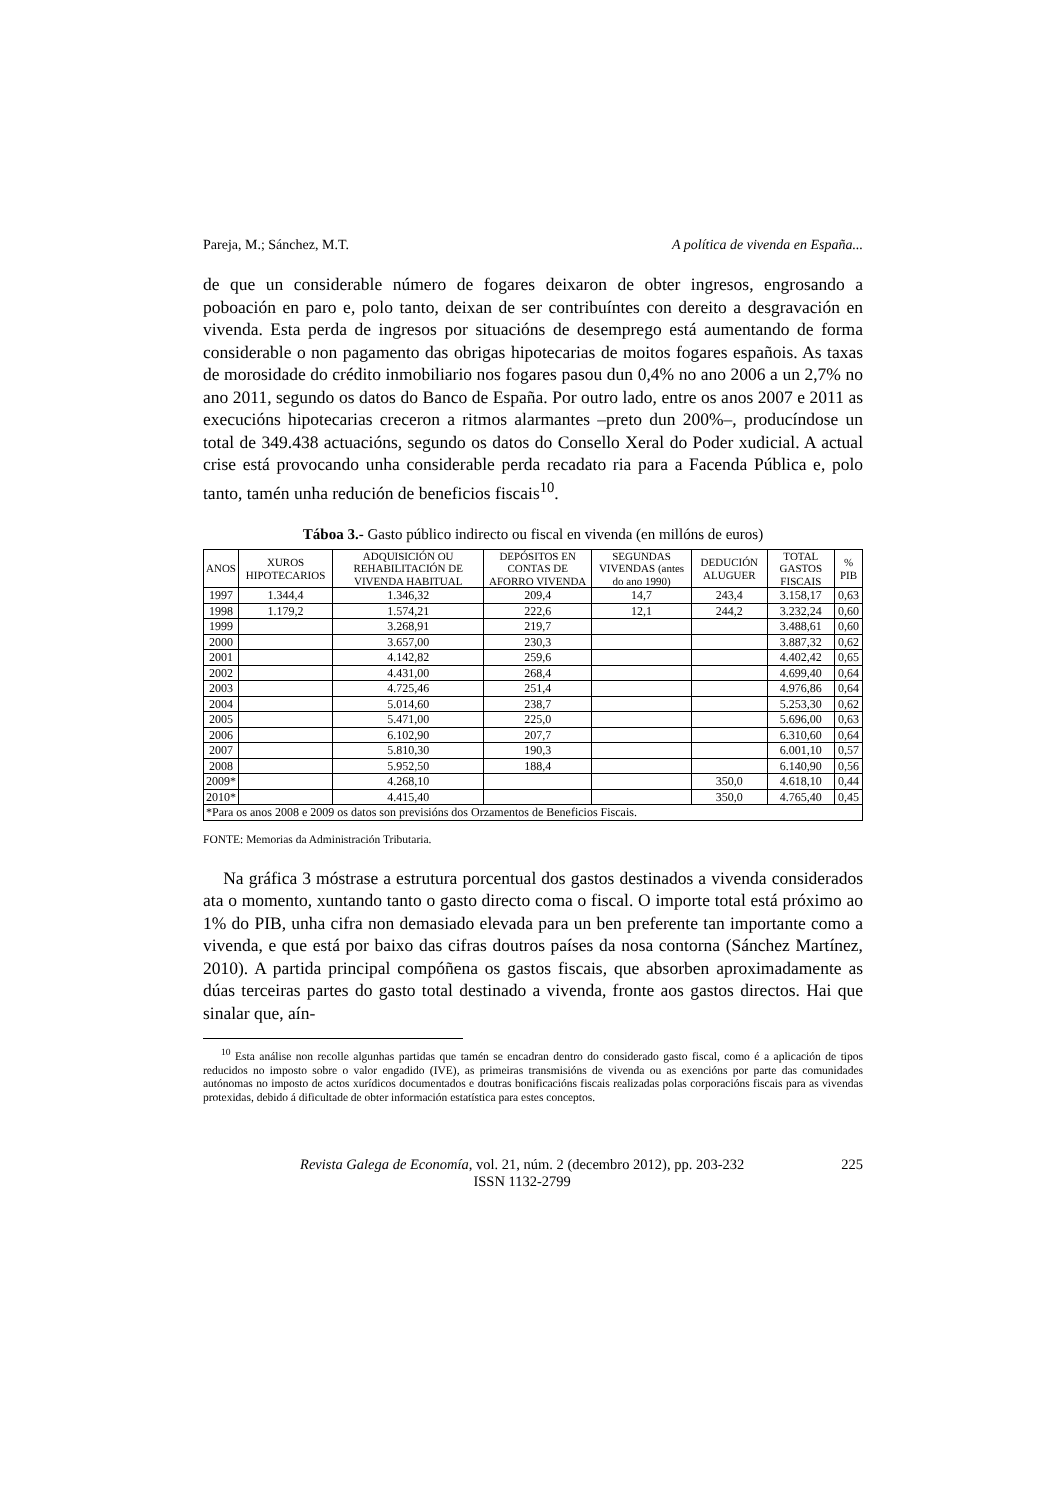Pareja, M.; Sánchez, M.T. A política de vivenda en España...
de que un considerable número de fogares deixaron de obter ingresos, engrosando a poboación en paro e, polo tanto, deixan de ser contribuíntes con dereito a desgravación en vivenda. Esta perda de ingresos por situacións de desemprego está aumentando de forma considerable o non pagamento das obrigas hipotecarias de moitos fogares españois. As taxas de morosidade do crédito inmobiliario nos fogares pasou dun 0,4% no ano 2006 a un 2,7% no ano 2011, segundo os datos do Banco de España. Por outro lado, entre os anos 2007 e 2011 as execucións hipotecarias creceron a ritmos alarmantes –preto dun 200%–, producíndose un total de 349.438 actuacións, segundo os datos do Consello Xeral do Poder xudicial. A actual crise está provocando unha considerable perda recadato ria para a Facenda Pública e, polo tanto, tamén unha redución de beneficios fiscais<sup>10</sup>.
Táboa 3.- Gasto público indirecto ou fiscal en vivenda (en millóns de euros)
| ANOS | XUROS HIPOTECARIOS | ADQUISICIÓN OU REHABILITACIÓN DE VIVENDA HABITUAL | DEPÓSITOS EN CONTAS DE AFORRO VIVENDA | SEGUNDAS VIVENDAS (antes do ano 1990) | DEDUCIÓN ALUGUER | TOTAL GASTOS FISCAIS | % PIB |
| --- | --- | --- | --- | --- | --- | --- | --- |
| 1997 | 1.344,4 | 1.346,32 | 209,4 | 14,7 | 243,4 | 3.158,17 | 0,63 |
| 1998 | 1.179,2 | 1.574,21 | 222,6 | 12,1 | 244,2 | 3.232,24 | 0,60 |
| 1999 | | 3.268,91 | 219,7 | | | 3.488,61 | 0,60 |
| 2000 | | 3.657,00 | 230,3 | | | 3.887,32 | 0,62 |
| 2001 | | 4.142,82 | 259,6 | | | 4.402,42 | 0,65 |
| 2002 | | 4.431,00 | 268,4 | | | 4.699,40 | 0,64 |
| 2003 | | 4.725,46 | 251,4 | | | 4.976,86 | 0,64 |
| 2004 | | 5.014,60 | 238,7 | | | 5.253,30 | 0,62 |
| 2005 | | 5.471,00 | 225,0 | | | 5.696,00 | 0,63 |
| 2006 | | 6.102,90 | 207,7 | | | 6.310,60 | 0,64 |
| 2007 | | 5.810,30 | 190,3 | | | 6.001,10 | 0,57 |
| 2008 | | 5.952,50 | 188,4 | | | 6.140,90 | 0,56 |
| 2009* | | 4.268,10 | | | 350,0 | 4.618,10 | 0,44 |
| 2010* | | 4.415,40 | | | 350,0 | 4.765,40 | 0,45 |
| *Para os anos 2008 e 2009 os datos son previsións dos Orzamentos de Beneficios Fiscais. | | | | | | | |
FONTE: Memorias da Administración Tributaria.
Na gráfica 3 móstrase a estrutura porcentual dos gastos destinados a vivenda considerados ata o momento, xuntando tanto o gasto directo coma o fiscal. O importe total está próximo ao 1% do PIB, unha cifra non demasiado elevada para un ben preferente tan importante como a vivenda, e que está por baixo das cifras doutros países da nosa contorna (Sánchez Martínez, 2010). A partida principal compóñena os gastos fiscais, que absorben aproximadamente as dúas terceiras partes do gasto total destinado a vivenda, fronte aos gastos directos. Hai que sinalar que, aín-
<sup>10</sup> Esta análise non recolle algunhas partidas que tamén se encadran dentro do considerado gasto fiscal, como é a aplicación de tipos reducidos no imposto sobre o valor engadido (IVE), as primeiras transmisións de vivenda ou as exencións por parte das comunidades autónomas no imposto de actos xurídicos documentados e doutras bonificacións fiscais realizadas polas corporacións fiscais para as vivendas protexidas, debido á dificultade de obter información estatística para estes conceptos.
Revista Galega de Economía, vol. 21, núm. 2 (decembro 2012), pp. 203-232
ISSN 1132-2799
225